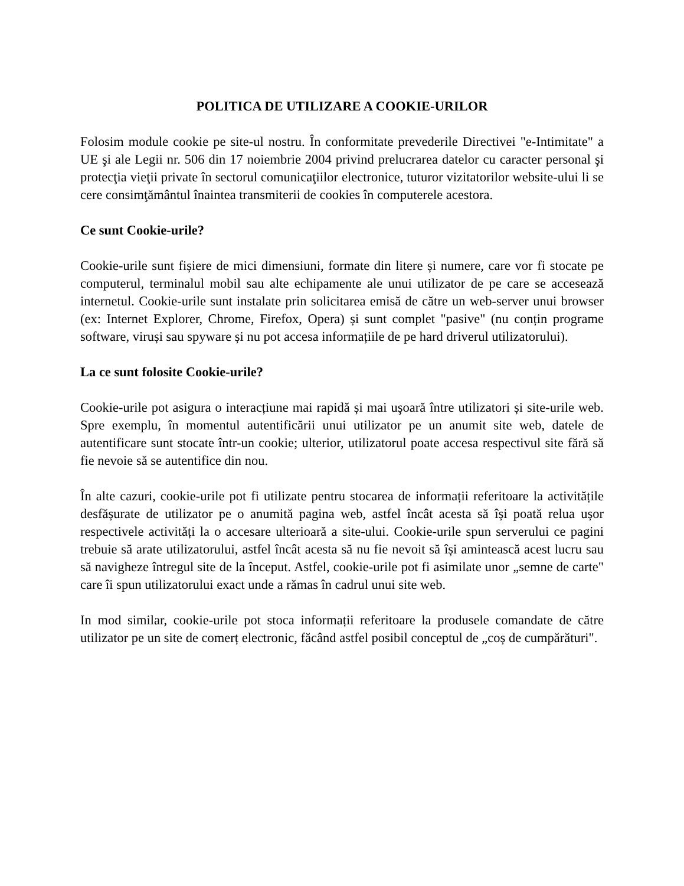POLITICA DE UTILIZARE A COOKIE-URILOR
Folosim module cookie pe site-ul nostru. În conformitate prevederile Directivei "e-Intimitate" a UE şi ale Legii nr. 506 din 17 noiembrie 2004 privind prelucrarea datelor cu caracter personal şi protecţia vieţii private în sectorul comunicaţiilor electronice, tuturor vizitatorilor website-ului li se cere consimţământul înaintea transmiterii de cookies în computerele acestora.
Ce sunt Cookie-urile?
Cookie-urile sunt fișiere de mici dimensiuni, formate din litere și numere, care vor fi stocate pe computerul, terminalul mobil sau alte echipamente ale unui utilizator de pe care se accesează internetul. Cookie-urile sunt instalate prin solicitarea emisă de către un web-server unui browser (ex: Internet Explorer, Chrome, Firefox, Opera) și sunt complet "pasive" (nu conțin programe software, viruși sau spyware și nu pot accesa informațiile de pe hard driverul utilizatorului).
La ce sunt folosite Cookie-urile?
Cookie-urile pot asigura o interacțiune mai rapidă și mai uşoară între utilizatori și site-urile web. Spre exemplu, în momentul autentificării unui utilizator pe un anumit site web, datele de autentificare sunt stocate într-un cookie; ulterior, utilizatorul poate accesa respectivul site fără să fie nevoie să se autentifice din nou.
În alte cazuri, cookie-urile pot fi utilizate pentru stocarea de informații referitoare la activitățile desfășurate de utilizator pe o anumită pagina web, astfel încât acesta să își poată relua ușor respectivele activități la o accesare ulterioară a site-ului. Cookie-urile spun serverului ce pagini trebuie să arate utilizatorului, astfel încât acesta să nu fie nevoit să își amintească acest lucru sau să navigheze întregul site de la început. Astfel, cookie-urile pot fi asimilate unor „semne de carte" care îi spun utilizatorului exact unde a rămas în cadrul unui site web.
In mod similar, cookie-urile pot stoca informații referitoare la produsele comandate de către utilizator pe un site de comerț electronic, făcând astfel posibil conceptul de „coș de cumpărături".